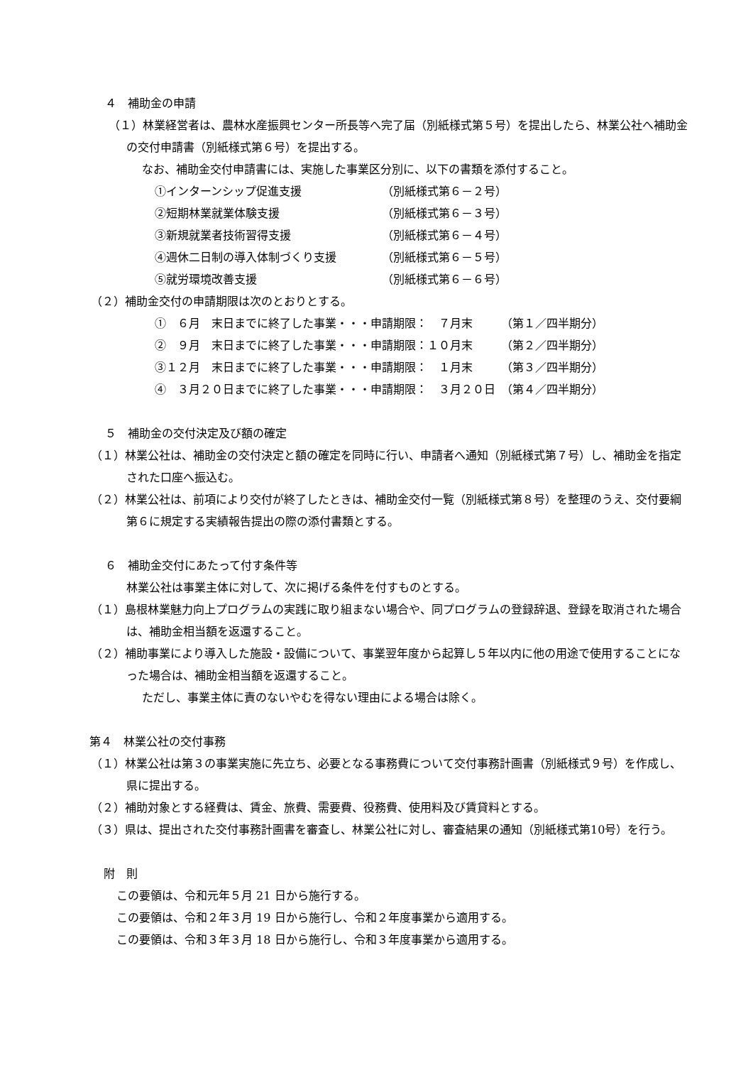４　補助金の申請
（１）林業経営者は、農林水産振興センター所長等へ完了届（別紙様式第５号）を提出したら、林業公社へ補助金の交付申請書（別紙様式第６号）を提出する。
なお、補助金交付申請書には、実施した事業区分別に、以下の書類を添付すること。
①インターンシップ促進支援 （別紙様式第６－２号）
②短期林業就業体験支援 （別紙様式第６－３号）
③新規就業者技術習得支援 （別紙様式第６－４号）
④週休二日制の導入体制づくり支援 （別紙様式第６－５号）
⑤就労環境改善支援 （別紙様式第６－６号）
（２）補助金交付の申請期限は次のとおりとする。
①　６月　末日までに終了した事業・・・申請期限：　７月末　　　（第１／四半期分）
②　９月　末日までに終了した事業・・・申請期限：１０月末　　　（第２／四半期分）
③１２月　末日までに終了した事業・・・申請期限：　１月末　　　（第３／四半期分）
④　３月２０日までに終了した事業・・・申請期限：　３月２０日　（第４／四半期分）
５　補助金の交付決定及び額の確定
（１）林業公社は、補助金の交付決定と額の確定を同時に行い、申請者へ通知（別紙様式第７号）し、補助金を指定された口座へ振込む。
（２）林業公社は、前項により交付が終了したときは、補助金交付一覧（別紙様式第８号）を整理のうえ、交付要綱第６に規定する実績報告提出の際の添付書類とする。
６　補助金交付にあたって付す条件等
林業公社は事業主体に対して、次に掲げる条件を付すものとする。
（１）島根林業魅力向上プログラムの実践に取り組まない場合や、同プログラムの登録辞退、登録を取消された場合は、補助金相当額を返還すること。
（２）補助事業により導入した施設・設備について、事業翌年度から起算し５年以内に他の用途で使用することになった場合は、補助金相当額を返還すること。
ただし、事業主体に責のないやむを得ない理由による場合は除く。
第４　林業公社の交付事務
（１）林業公社は第３の事業実施に先立ち、必要となる事務費について交付事務計画書（別紙様式９号）を作成し、県に提出する。
（２）補助対象とする経費は、賃金、旅費、需要費、役務費、使用料及び賃貸料とする。
（３）県は、提出された交付事務計画書を審査し、林業公社に対し、審査結果の通知（別紙様式第10号）を行う。
附　則
この要領は、令和元年５月 21 日から施行する。
この要領は、令和２年３月 19 日から施行し、令和２年度事業から適用する。
この要領は、令和３年３月 18 日から施行し、令和３年度事業から適用する。